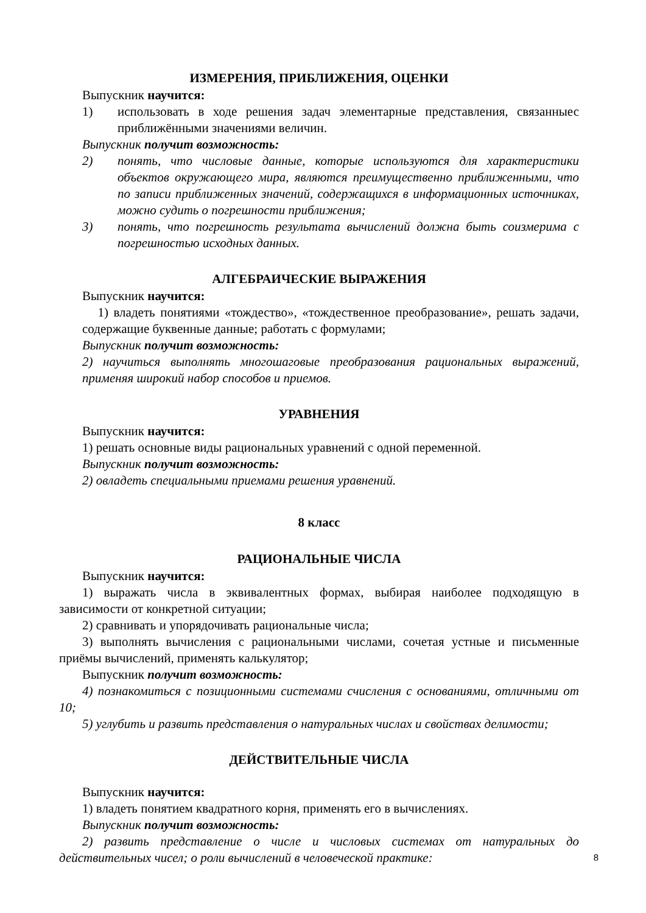ИЗМЕРЕНИЯ, ПРИБЛИЖЕНИЯ, ОЦЕНКИ
Выпускник научится:
1) использовать в ходе решения задач элементарные представления, связанныес приближёнными значениями величин.
Выпускник получит возможность:
2) понять, что числовые данные, которые используются для характеристики объектов окружающего мира, являются преимущественно приближенными, что по записи приближенных значений, содержащихся в информационных источниках, можно судить о погрешности приближения;
3) понять, что погрешность результата вычислений должна быть соизмерима с погрешностью исходных данных.
АЛГЕБРАИЧЕСКИЕ ВЫРАЖЕНИЯ
Выпускник научится:
1) владеть понятиями «тождество», «тождественное преобразование», решать задачи, содержащие буквенные данные; работать с формулами;
Выпускник получит возможность:
2) научиться выполнять многошаговые преобразования рациональных выражений, применяя широкий набор способов и приемов.
УРАВНЕНИЯ
Выпускник научится:
1) решать основные виды рациональных уравнений с одной переменной.
Выпускник получит возможность:
2) овладеть специальными приемами решения уравнений.
8 класс
РАЦИОНАЛЬНЫЕ ЧИСЛА
Выпускник научится:
1) выражать числа в эквивалентных формах, выбирая наиболее подходящую в зависимости от конкретной ситуации;
2) сравнивать и упорядочивать рациональные числа;
3) выполнять вычисления с рациональными числами, сочетая устные и письменные приёмы вычислений, применять калькулятор;
Выпускник получит возможность:
4) познакомиться с позиционными системами счисления с основаниями, отличными от 10;
5) углубить и развить представления о натуральных числах и свойствах делимости;
ДЕЙСТВИТЕЛЬНЫЕ ЧИСЛА
Выпускник научится:
1) владеть понятием квадратного корня, применять его в вычислениях.
Выпускник получит возможность:
2) развить представление о числе и числовых системах от натуральных до действительных чисел; о роли вычислений в человеческой практике:
8